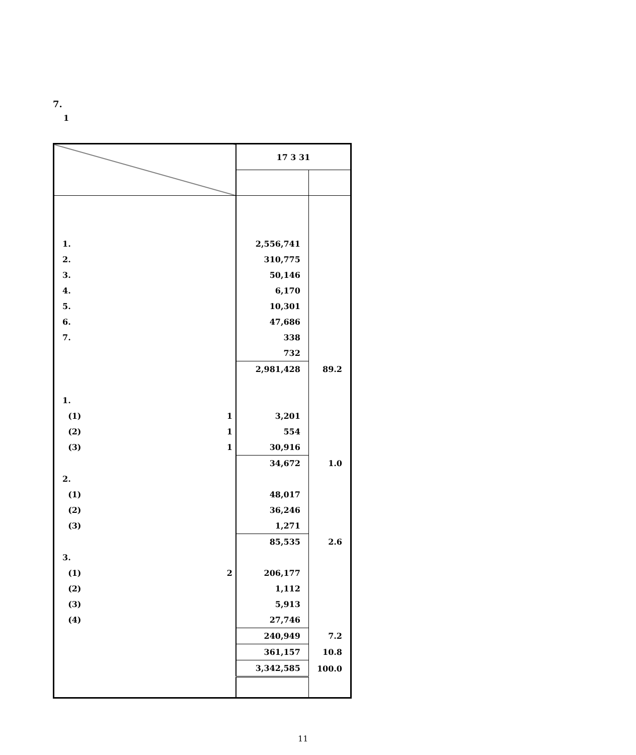7.
1
| | 17 3 31 | |
| 1. | 2,556,741 | |
| 2. | 310,775 | |
| 3. | 50,146 | |
| 4. | 6,170 | |
| 5. | 10,301 | |
| 6. | 47,686 | |
| 7. | 338 | |
| | 732 | |
| | 2,981,428 | 89.2 |
| 1. | | |
| (1) 1 | 3,201 | |
| (2) 1 | 554 | |
| (3) 1 | 30,916 | |
| | 34,672 | 1.0 |
| 2. | | |
| (1) | 48,017 | |
| (2) | 36,246 | |
| (3) | 1,271 | |
| | 85,535 | 2.6 |
| 3. | | |
| (1) 2 | 206,177 | |
| (2) | 1,112 | |
| (3) | 5,913 | |
| (4) | 27,746 | |
| | 240,949 | 7.2 |
| | 361,157 | 10.8 |
| | 3,342,585 | 100.0 |
11